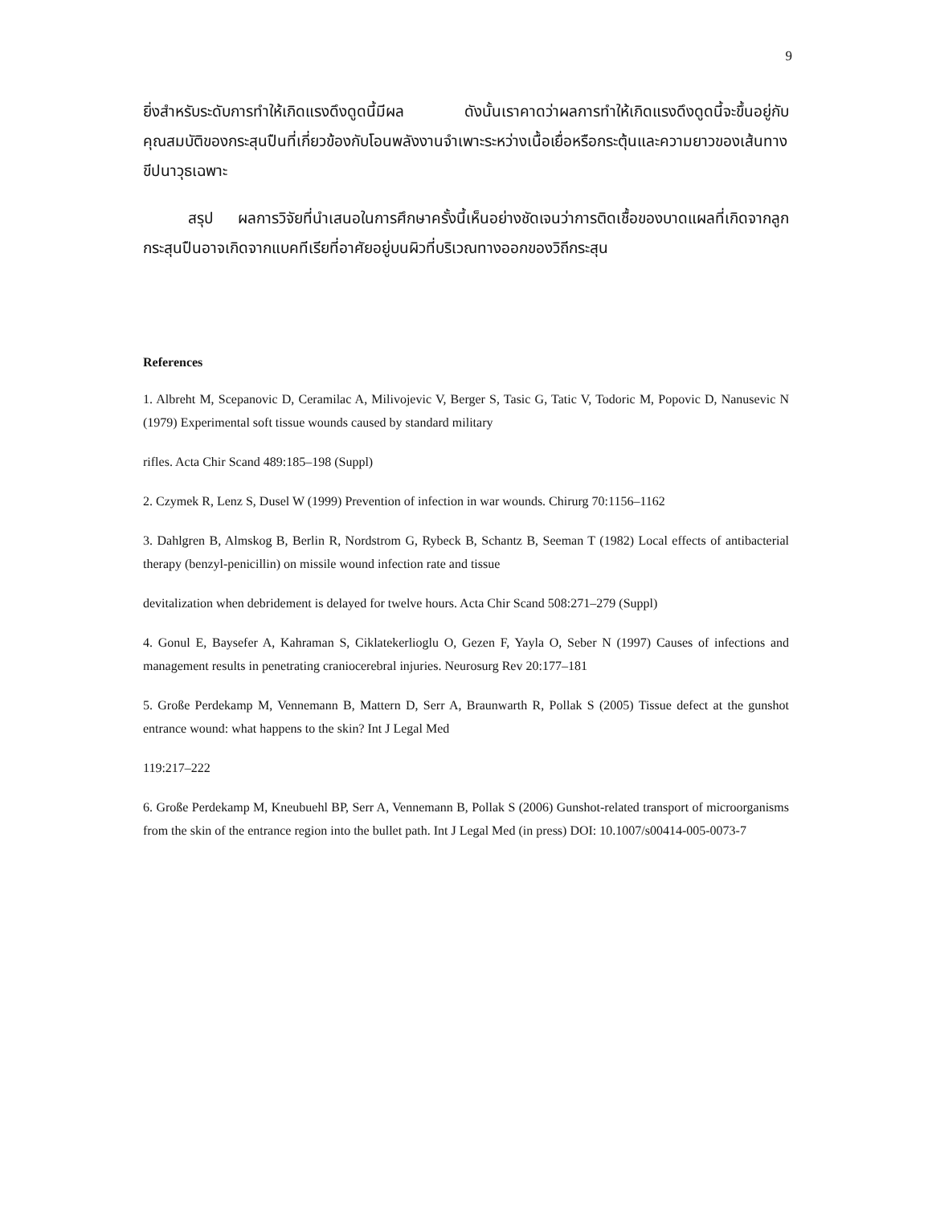9
ยิ่งสำหรับระดับการทำให้เกิดแรงดึงดูดนี้มีผล ดังนั้นเราคาดว่าผลการทำให้เกิดแรงดึงดูดนี้จะขึ้นอยู่กับคุณสมบัติของกระสุนปืนที่เกี่ยวข้องกับโอนพลังงานจำเพาะระหว่างเนื้อเยื่อหรือกระตุ้นและความยาวของเส้นทางขีปนาวุธเฉพาะ
สรุป ผลการวิจัยที่นำเสนอในการศึกษาครั้งนี้เห็นอย่างชัดเจนว่าการติดเชื้อของบาดแผลที่เกิดจากลูกกระสุนปืนอาจเกิดจากแบคทีเรียที่อาศัยอยู่บนผิวที่บริเวณทางออกของวิถีกระสุน
References
1. Albreht M, Scepanovic D, Ceramilac A, Milivojevic V, Berger S, Tasic G, Tatic V, Todoric M, Popovic D, Nanusevic N (1979) Experimental soft tissue wounds caused by standard military
rifles. Acta Chir Scand 489:185–198 (Suppl)
2. Czymek R, Lenz S, Dusel W (1999) Prevention of infection in war wounds. Chirurg 70:1156–1162
3. Dahlgren B, Almskog B, Berlin R, Nordstrom G, Rybeck B, Schantz B, Seeman T (1982) Local effects of antibacterial therapy (benzyl-penicillin) on missile wound infection rate and tissue
devitalization when debridement is delayed for twelve hours. Acta Chir Scand 508:271–279 (Suppl)
4. Gonul E, Baysefer A, Kahraman S, Ciklatekerlioglu O, Gezen F, Yayla O, Seber N (1997) Causes of infections and management results in penetrating craniocerebral injuries. Neurosurg Rev 20:177–181
5. Große Perdekamp M, Vennemann B, Mattern D, Serr A, Braunwarth R, Pollak S (2005) Tissue defect at the gunshot entrance wound: what happens to the skin? Int J Legal Med
119:217–222
6. Große Perdekamp M, Kneubuehl BP, Serr A, Vennemann B, Pollak S (2006) Gunshot-related transport of microorganisms from the skin of the entrance region into the bullet path. Int J Legal Med (in press) DOI: 10.1007/s00414-005-0073-7